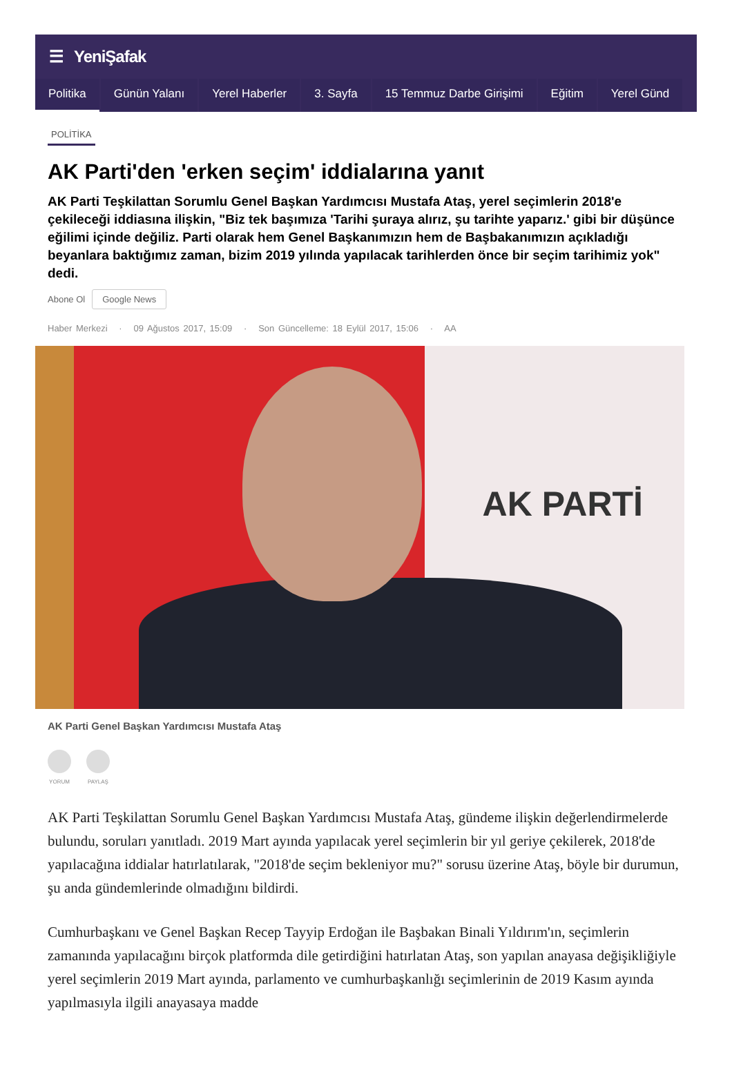☰ YeniŞafak
Politika Günün Yalanı Yerel Haberler 3. Sayfa 15 Temmuz Darbe Girişimi Eğitim Yerel Günd
POLİTİKA
AK Parti'den 'erken seçim' iddialarına yanıt
AK Parti Teşkilattan Sorumlu Genel Başkan Yardımcısı Mustafa Ataş, yerel seçimlerin 2018'e çekileceği iddiasına ilişkin, "Biz tek başımıza 'Tarihi şuraya alırız, şu tarihte yaparız.' gibi bir düşünce eğilimi içinde değiliz. Parti olarak hem Genel Başkanımızın hem de Başbakanımızın açıkladığı beyanlara baktığımız zaman, bizim 2019 yılında yapılacak tarihlerden önce bir seçim tarihimiz yok" dedi.
Abone Ol Google News
Haber Merkezi · 09 Ağustos 2017, 15:09 · Son Güncelleme: 18 Eylül 2017, 15:06 · AA
AK PARTİ
AK Parti Genel Başkan Yardımcısı Mustafa Ataş
YORUM PAYLAŞ
AK Parti Teşkilattan Sorumlu Genel Başkan Yardımcısı Mustafa Ataş, gündeme ilişkin değerlendirmelerde bulundu, soruları yanıtladı. 2019 Mart ayında yapılacak yerel seçimlerin bir yıl geriye çekilerek, 2018'de yapılacağına iddialar hatırlatılarak, "2018'de seçim bekleniyor mu?" sorusu üzerine Ataş, böyle bir durumun, şu anda gündemlerinde olmadığını bildirdi.
Cumhurbaşkanı ve Genel Başkan Recep Tayyip Erdoğan ile Başbakan Binali Yıldırım'ın, seçimlerin zamanında yapılacağını birçok platformda dile getirdiğini hatırlatan Ataş, son yapılan anayasa değişikliğiyle yerel seçimlerin 2019 Mart ayında, parlamento ve cumhurbaşkanlığı seçimlerinin de 2019 Kasım ayında yapılmasıyla ilgili anayasaya madde